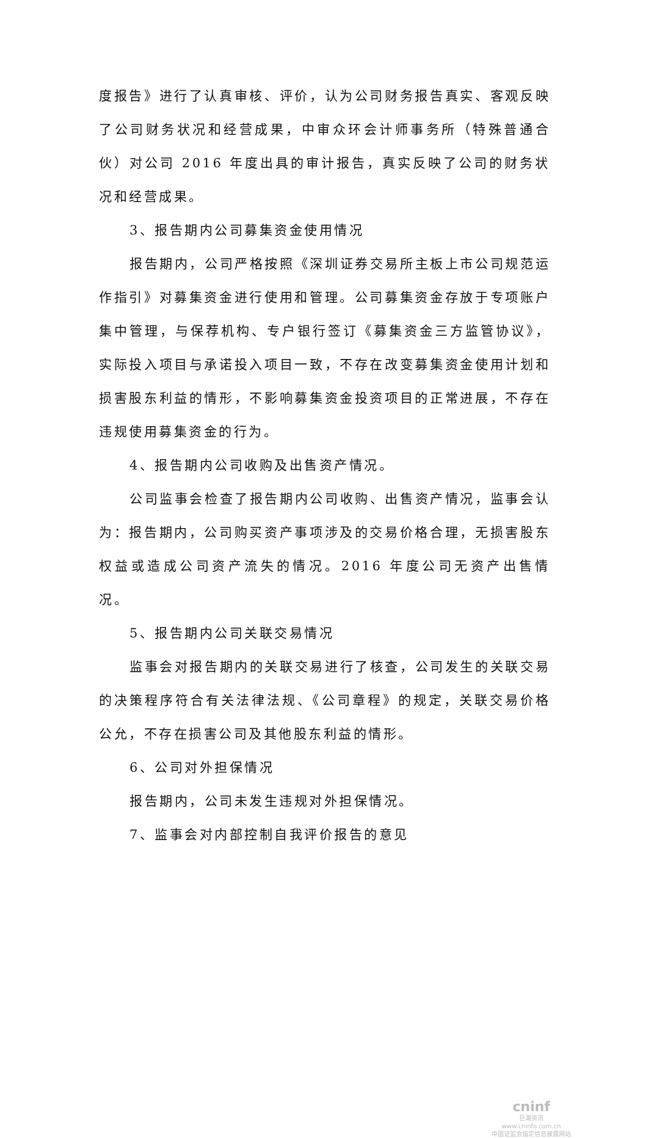度报告》进行了认真审核、评价，认为公司财务报告真实、客观反映了公司财务状况和经营成果，中审众环会计师事务所（特殊普通合伙）对公司 2016 年度出具的审计报告，真实反映了公司的财务状况和经营成果。
3、报告期内公司募集资金使用情况
报告期内，公司严格按照《深圳证券交易所主板上市公司规范运作指引》对募集资金进行使用和管理。公司募集资金存放于专项账户集中管理，与保荐机构、专户银行签订《募集资金三方监管协议》，实际投入项目与承诺投入项目一致，不存在改变募集资金使用计划和损害股东利益的情形，不影响募集资金投资项目的正常进展，不存在违规使用募集资金的行为。
4、报告期内公司收购及出售资产情况。
公司监事会检查了报告期内公司收购、出售资产情况，监事会认为：报告期内，公司购买资产事项涉及的交易价格合理，无损害股东权益或造成公司资产流失的情况。2016 年度公司无资产出售情况。
5、报告期内公司关联交易情况
监事会对报告期内的关联交易进行了核查，公司发生的关联交易的决策程序符合有关法律法规、《公司章程》的规定，关联交易价格公允，不存在损害公司及其他股东利益的情形。
6、公司对外担保情况
报告期内，公司未发生违规对外担保情况。
7、监事会对内部控制自我评价报告的意见
cninf
巨潮资讯
www.cninfo.com.cn
中国证监会指定信息披露网站